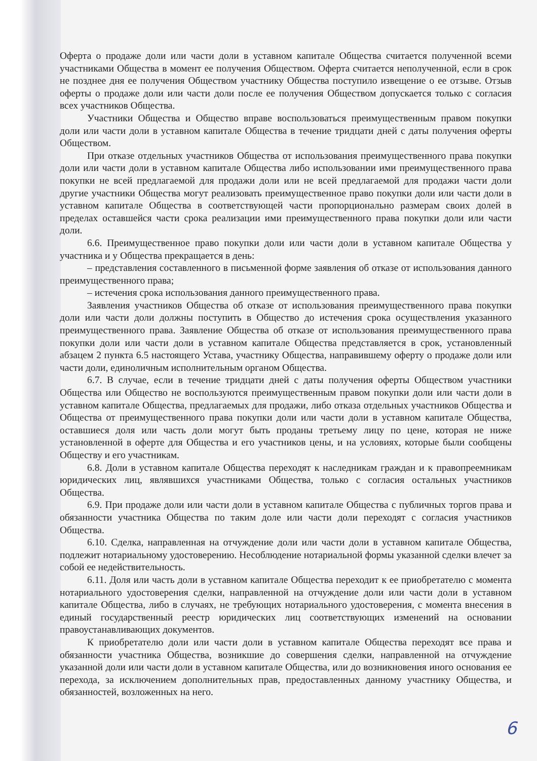Оферта о продаже доли или части доли в уставном капитале Общества считается полученной всеми участниками Общества в момент ее получения Обществом. Оферта считается неполученной, если в срок не позднее дня ее получения Обществом участнику Общества поступило извещение о ее отзыве. Отзыв оферты о продаже доли или части доли после ее получения Обществом допускается только с согласия всех участников Общества.
Участники Общества и Общество вправе воспользоваться преимущественным правом покупки доли или части доли в уставном капитале Общества в течение тридцати дней с даты получения оферты Обществом.
При отказе отдельных участников Общества от использования преимущественного права покупки доли или части доли в уставном капитале Общества либо использовании ими преимущественного права покупки не всей предлагаемой для продажи доли или не всей предлагаемой для продажи части доли другие участники Общества могут реализовать преимущественное право покупки доли или части доли в уставном капитале Общества в соответствующей части пропорционально размерам своих долей в пределах оставшейся части срока реализации ими преимущественного права покупки доли или части доли.
6.6. Преимущественное право покупки доли или части доли в уставном капитале Общества у участника и у Общества прекращается в день:
– представления составленного в письменной форме заявления об отказе от использования данного преимущественного права;
– истечения срока использования данного преимущественного права.
Заявления участников Общества об отказе от использования преимущественного права покупки доли или части доли должны поступить в Общество до истечения срока осуществления указанного преимущественного права. Заявление Общества об отказе от использования преимущественного права покупки доли или части доли в уставном капитале Общества представляется в срок, установленный абзацем 2 пункта 6.5 настоящего Устава, участнику Общества, направившему оферту о продаже доли или части доли, единоличным исполнительным органом Общества.
6.7. В случае, если в течение тридцати дней с даты получения оферты Обществом участники Общества или Общество не воспользуются преимущественным правом покупки доли или части доли в уставном капитале Общества, предлагаемых для продажи, либо отказа отдельных участников Общества и Общества от преимущественного права покупки доли или части доли в уставном капитале Общества, оставшиеся доля или часть доли могут быть проданы третьему лицу по цене, которая не ниже установленной в оферте для Общества и его участников цены, и на условиях, которые были сообщены Обществу и его участникам.
6.8. Доли в уставном капитале Общества переходят к наследникам граждан и к правопреемникам юридических лиц, являвшихся участниками Общества, только с согласия остальных участников Общества.
6.9. При продаже доли или части доли в уставном капитале Общества с публичных торгов права и обязанности участника Общества по таким доле или части доли переходят с согласия участников Общества.
6.10. Сделка, направленная на отчуждение доли или части доли в уставном капитале Общества, подлежит нотариальному удостоверению. Несоблюдение нотариальной формы указанной сделки влечет за собой ее недействительность.
6.11. Доля или часть доли в уставном капитале Общества переходит к ее приобретателю с момента нотариального удостоверения сделки, направленной на отчуждение доли или части доли в уставном капитале Общества, либо в случаях, не требующих нотариального удостоверения, с момента внесения в единый государственный реестр юридических лиц соответствующих изменений на основании правоустанавливающих документов.
К приобретателю доли или части доли в уставном капитале Общества переходят все права и обязанности участника Общества, возникшие до совершения сделки, направленной на отчуждение указанной доли или части доли в уставном капитале Общества, или до возникновения иного основания ее перехода, за исключением дополнительных прав, предоставленных данному участнику Общества, и обязанностей, возложенных на него.
6